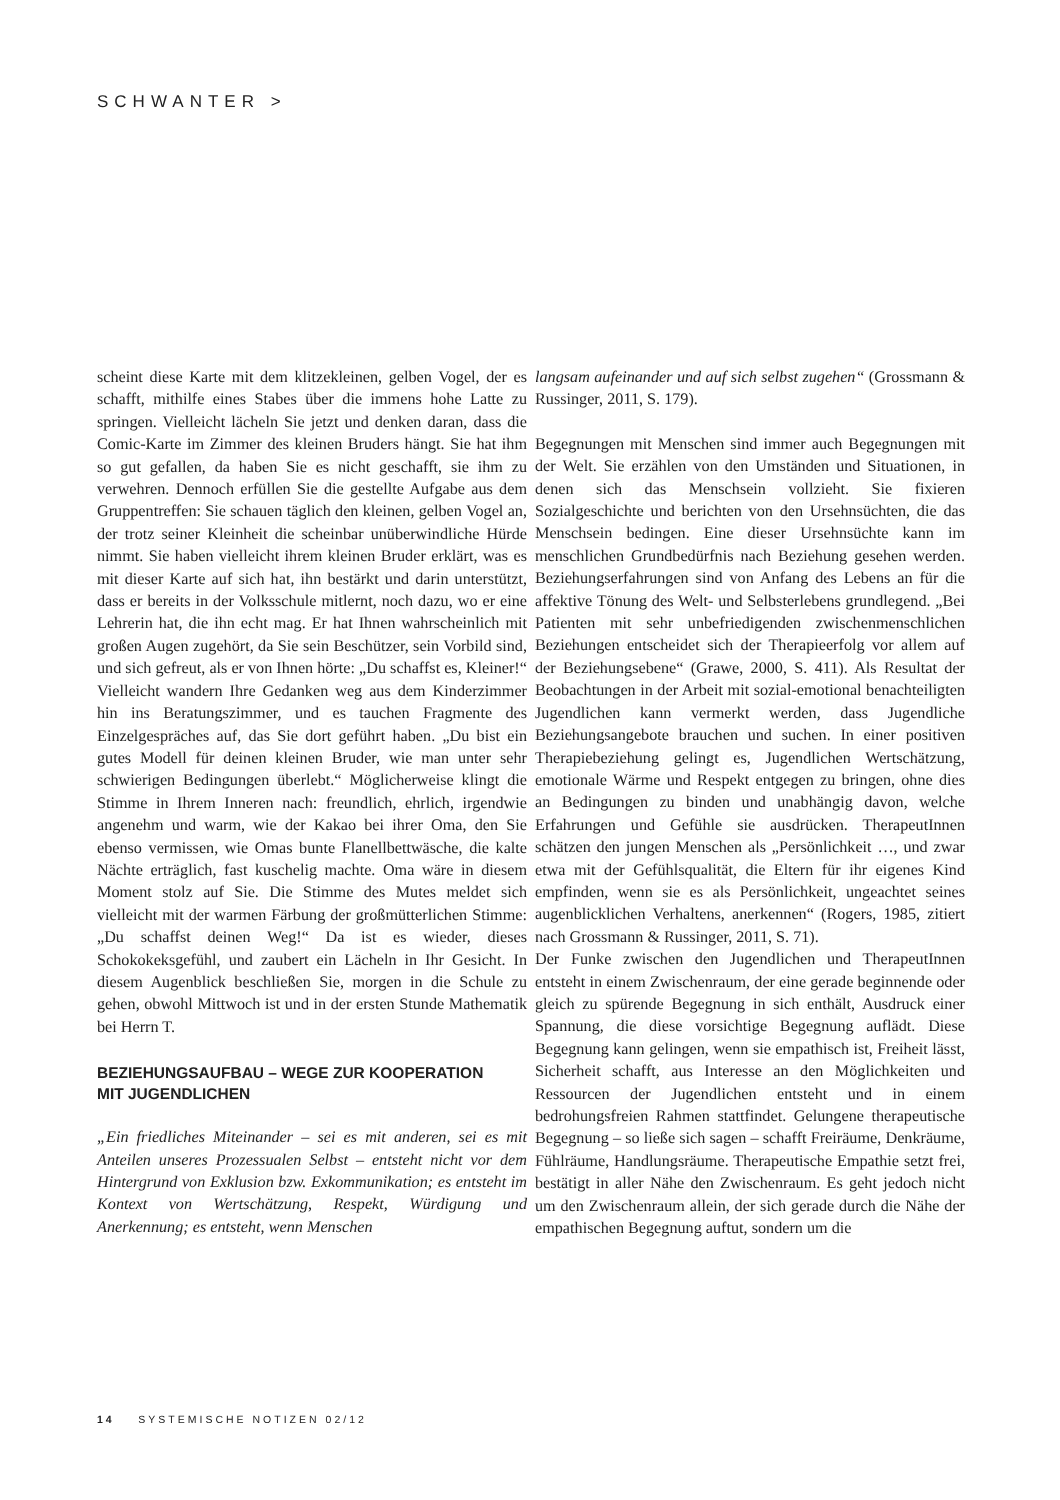SCHWANTER >
scheint diese Karte mit dem klitzekleinen, gelben Vogel, der es schafft, mithilfe eines Stabes über die immens hohe Latte zu springen. Vielleicht lächeln Sie jetzt und denken daran, dass die Comic-Karte im Zimmer des kleinen Bruders hängt. Sie hat ihm so gut gefallen, da haben Sie es nicht geschafft, sie ihm zu verwehren. Dennoch erfüllen Sie die gestellte Aufgabe aus dem Gruppentreffen: Sie schauen täglich den kleinen, gelben Vogel an, der trotz seiner Kleinheit die scheinbar unüberwindliche Hürde nimmt. Sie haben vielleicht ihrem kleinen Bruder erklärt, was es mit dieser Karte auf sich hat, ihn bestärkt und darin unterstützt, dass er bereits in der Volksschule mitlernt, noch dazu, wo er eine Lehrerin hat, die ihn echt mag. Er hat Ihnen wahrscheinlich mit großen Augen zugehört, da Sie sein Beschützer, sein Vorbild sind, und sich gefreut, als er von Ihnen hörte: „Du schaffst es, Kleiner!“
Vielleicht wandern Ihre Gedanken weg aus dem Kinderzimmer hin ins Beratungszimmer, und es tauchen Fragmente des Einzelgespräches auf, das Sie dort geführt haben. „Du bist ein gutes Modell für deinen kleinen Bruder, wie man unter sehr schwierigen Bedingungen überlebt.“ Möglicherweise klingt die Stimme in Ihrem Inneren nach: freundlich, ehrlich, irgendwie angenehm und warm, wie der Kakao bei ihrer Oma, den Sie ebenso vermissen, wie Omas bunte Flanellbettwäsche, die kalte Nächte erträglich, fast kuschelig machte. Oma wäre in diesem Moment stolz auf Sie. Die Stimme des Mutes meldet sich vielleicht mit der warmen Färbung der großmütterlichen Stimme: „Du schaffst deinen Weg!“ Da ist es wieder, dieses Schokokeksgefühl, und zaubert ein Lächeln in Ihr Gesicht. In diesem Augenblick beschließen Sie, morgen in die Schule zu gehen, obwohl Mittwoch ist und in der ersten Stunde Mathematik bei Herrn T.
BEZIEHUNGSAUFBAU – WEGE ZUR KOOPERATION
MIT JUGENDLICHEN
„Ein friedliches Miteinander – sei es mit anderen, sei es mit Anteilen unseres Prozessualen Selbst – entsteht nicht vor dem Hintergrund von Exklusion bzw. Exkommunikation; es entsteht im Kontext von Wertschätzung, Respekt, Würdigung und Anerkennung; es entsteht, wenn Menschen
langsam aufeinander und auf sich selbst zugehen“ (Grossmann & Russinger, 2011, S. 179).
Begegnungen mit Menschen sind immer auch Begegnungen mit der Welt. Sie erzählen von den Umständen und Situationen, in denen sich das Menschsein vollzieht. Sie fixieren Sozialgeschichte und berichten von den Ursehnsüchten, die das Menschsein bedingen. Eine dieser Ursehnsüchte kann im menschlichen Grundbedürfnis nach Beziehung gesehen werden. Beziehungserfahrungen sind von Anfang des Lebens an für die affektive Tönung des Welt- und Selbsterlebens grundlegend. „Bei Patienten mit sehr unbefriedigenden zwischenmenschlichen Beziehungen entscheidet sich der Therapieerfolg vor allem auf der Beziehungsebene“ (Grawe, 2000, S. 411). Als Resultat der Beobachtungen in der Arbeit mit sozial-emotional benachteiligten Jugendlichen kann vermerkt werden, dass Jugendliche Beziehungsangebote brauchen und suchen. In einer positiven Therapiebeziehung gelingt es, Jugendlichen Wertschätzung, emotionale Wärme und Respekt entgegen zu bringen, ohne dies an Bedingungen zu binden und unabhängig davon, welche Erfahrungen und Gefühle sie ausdrücken. TherapeutInnen schätzen den jungen Menschen als „Persönlichkeit …, und zwar etwa mit der Gefühlsqualität, die Eltern für ihr eigenes Kind empfinden, wenn sie es als Persönlichkeit, ungeachtet seines augenblicklichen Verhaltens, anerkennen“ (Rogers, 1985, zitiert nach Grossmann & Russinger, 2011, S. 71).
Der Funke zwischen den Jugendlichen und TherapeutInnen entsteht in einem Zwischenraum, der eine gerade beginnende oder gleich zu spürende Begegnung in sich enthält, Ausdruck einer Spannung, die diese vorsichtige Begegnung auflädt. Diese Begegnung kann gelingen, wenn sie empathisch ist, Freiheit lässt, Sicherheit schafft, aus Interesse an den Möglichkeiten und Ressourcen der Jugendlichen entsteht und in einem bedrohungsfreien Rahmen stattfindet. Gelungene therapeutische Begegnung – so ließe sich sagen – schafft Freiräume, Denkräume, Fühlräume, Handlungsräume. Therapeutische Empathie setzt frei, bestätigt in aller Nähe den Zwischenraum. Es geht jedoch nicht um den Zwischenraum allein, der sich gerade durch die Nähe der empathischen Begegnung auftut, sondern um die
14 SYSTEMISCHE NOTIZEN 02/12